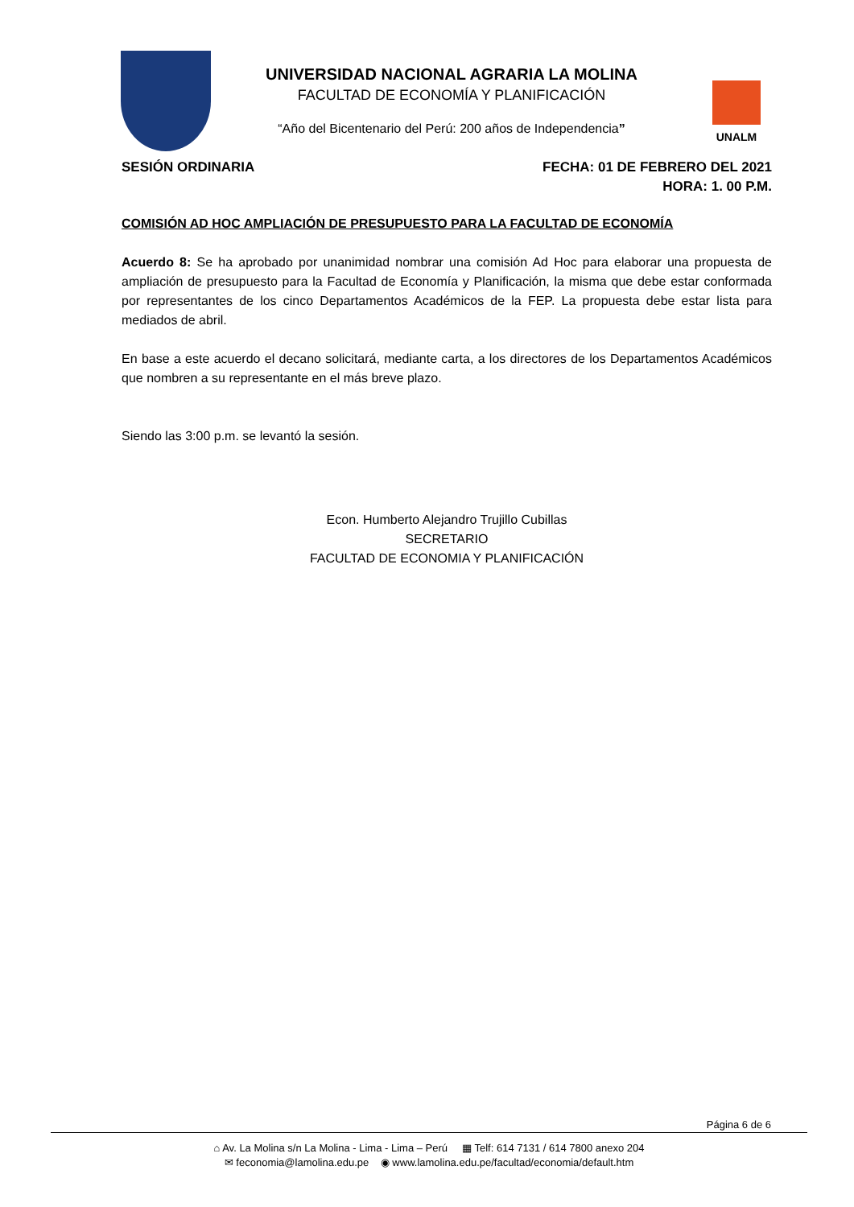UNIVERSIDAD NACIONAL AGRARIA LA MOLINA
FACULTAD DE ECONOMÍA Y PLANIFICACIÓN
“Año del Bicentenario del Perú: 200 años de Independencia”
UNALM
SESIÓN ORDINARIA FECHA: 01 DE FEBRERO DEL 2021
HORA: 1. 00 P.M.
COMISIÓN AD HOC AMPLIACIÓN DE PRESUPUESTO PARA LA FACULTAD DE ECONOMÍA
Acuerdo 8: Se ha aprobado por unanimidad nombrar una comisión Ad Hoc para elaborar una propuesta de ampliación de presupuesto para la Facultad de Economía y Planificación, la misma que debe estar conformada por representantes de los cinco Departamentos Académicos de la FEP. La propuesta debe estar lista para mediados de abril.
En base a este acuerdo el decano solicitará, mediante carta, a los directores de los Departamentos Académicos que nombren a su representante en el más breve plazo.
Siendo las 3:00 p.m. se levantó la sesión.
Econ. Humberto Alejandro Trujillo Cubillas
SECRETARIO
FACULTAD DE ECONOMIA Y PLANIFICACIÓN
Página 6 de 6
⌂ Av. La Molina s/n La Molina - Lima - Lima – Perú ▦ Telf: 614 7131 / 614 7800 anexo 204
✉ feconomia@lamolina.edu.pe ◉ www.lamolina.edu.pe/facultad/economia/default.htm